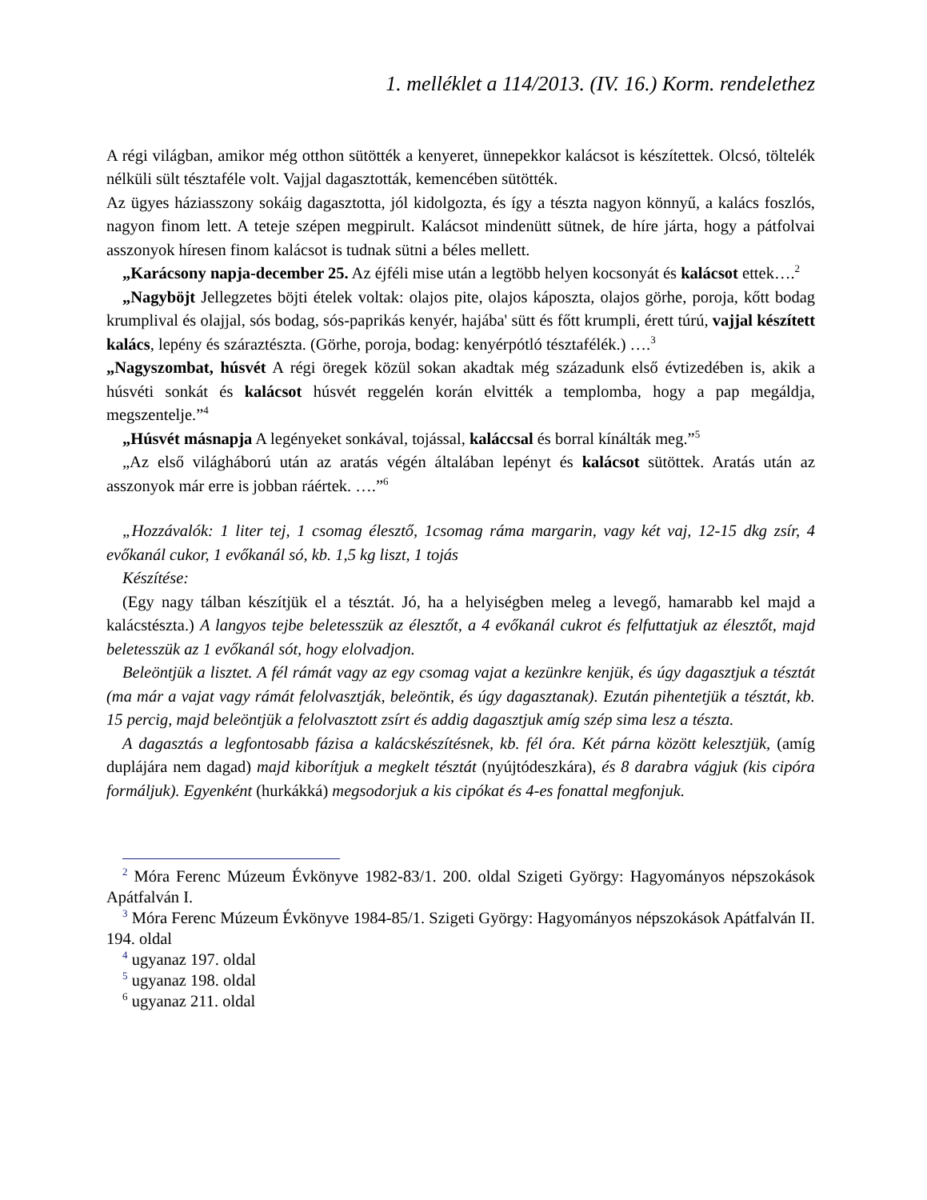1. melléklet a 114/2013. (IV. 16.) Korm. rendelethez
A régi világban, amikor még otthon sütötték a kenyeret, ünnepekkor kalácsot is készítettek. Olcsó, töltelék nélküli sült tésztaféle volt. Vajjal dagasztották, kemencében sütötték.
Az ügyes háziasszony sokáig dagasztotta, jól kidolgozta, és így a tészta nagyon könnyű, a kalács foszlós, nagyon finom lett. A teteje szépen megpirult. Kalácsot mindenütt sütnek, de híre járta, hogy a pátfolvai asszonyok híresen finom kalácsot is tudnak sütni a béles mellett.
„Karácsony napja-december 25. Az éjféli mise után a legtöbb helyen kocsonyát és kalácsot ettek….<sup>2</sup>
„Nagyböjt Jellegzetes böjti ételek voltak: olajos pite, olajos káposzta, olajos görhe, poroja, kőtt bodag krumplival és olajjal, sós bodag, sós-paprikás kenyér, hajába' sütt és főtt krumpli, érett túrú, vajjal készített kalács, lepény és száraztészta. (Görhe, poroja, bodag: kenyérpótló tésztafélék.) ….<sup>3</sup>
„Nagyszombat, húsvét A régi öregek közül sokan akadtak még századunk első évtizedében is, akik a húsvéti sonkát és kalácsot húsvét reggelén korán elvitték a templomba, hogy a pap megáldja, megszentelje.”<sup>4</sup>
„Húsvét másnapja A legényeket sonkával, tojással, kaláccsal és borral kínálták meg.”<sup>5</sup>
„Az első világháború után az aratás végén általában lepényt és kalácsot sütöttek. Aratás után az asszonyok már erre is jobban ráértek. ….”<sup>6</sup>
„Hozzávalók: 1 liter tej, 1 csomag élesztő, 1csomag ráma margarin, vagy két vaj, 12-15 dkg zsír, 4 evőkanál cukor, 1 evőkanál só, kb. 1,5 kg liszt, 1 tojás
Készítése:
(Egy nagy tálban készítjük el a tésztát. Jó, ha a helyiségben meleg a levegő, hamarabb kel majd a kalácstészta.) A langyos tejbe beletesszük az élesztőt, a 4 evőkanál cukrot és felfuttatjuk az élesztőt, majd beletesszük az 1 evőkanál sót, hogy elolvadjon.
Beleöntjük a lisztet. A fél rámát vagy az egy csomag vajat a kezünkre kenjük, és úgy dagasztjuk a tésztát (ma már a vajat vagy rámát felolvasztják, beleöntik, és úgy dagasztanak). Ezután pihentetjük a tésztát, kb. 15 percig, majd beleöntjük a felolvasztott zsírt és addig dagasztjuk amíg szép sima lesz a tészta.
A dagasztás a legfontosabb fázisa a kalácskészítésnek, kb. fél óra. Két párna között kelesztjük, (amíg duplájára nem dagad) majd kiborítjuk a megkelt tésztát (nyújtódeszkára), és 8 darabra vágjuk (kis cipóra formáljuk). Egyenként (hurkákká) megsodorjuk a kis cipókat és 4-es fonattal megfonjuk.
<sup>2</sup> Móra Ferenc Múzeum Évkönyve 1982-83/1. 200. oldal Szigeti György: Hagyományos népszokások Apátfalván I.
<sup>3</sup> Móra Ferenc Múzeum Évkönyve 1984-85/1. Szigeti György: Hagyományos népszokások Apátfalván II. 194. oldal
<sup>4</sup> ugyanaz 197. oldal
<sup>5</sup> ugyanaz 198. oldal
<sup>6</sup> ugyanaz 211. oldal